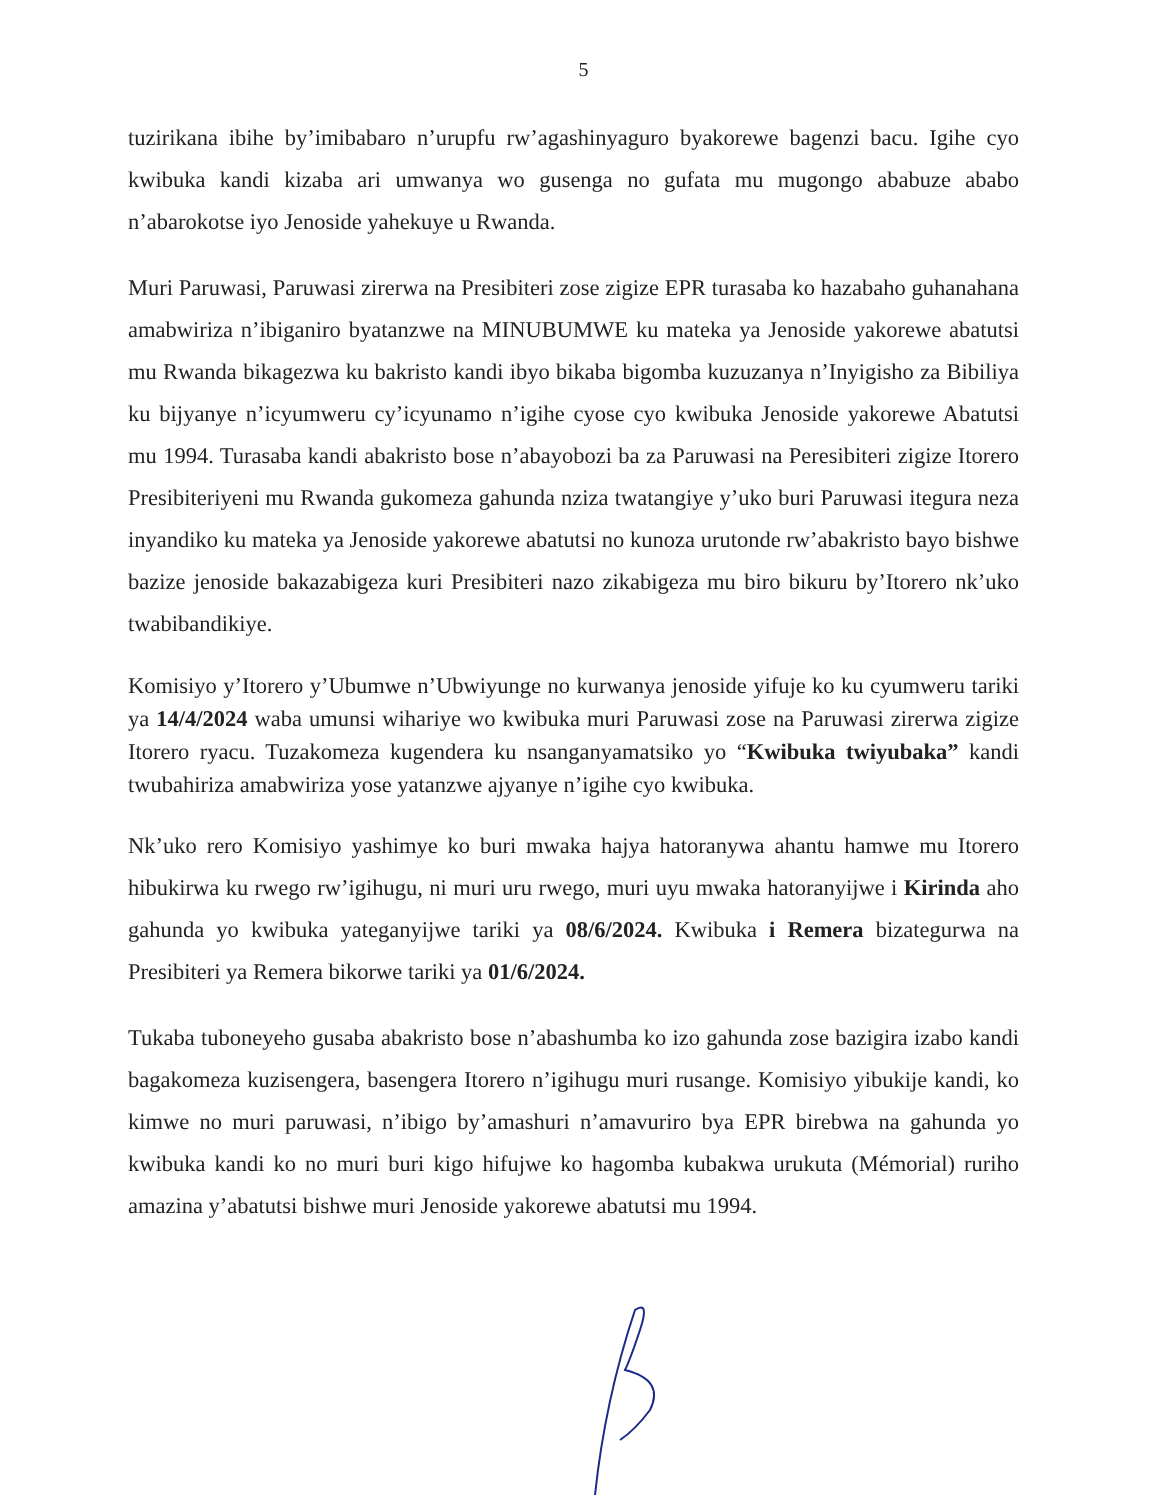5
tuzirikana ibihe by’imibabaro n’urupfu rw’agashinyaguro byakorewe bagenzi bacu. Igihe cyo kwibuka kandi kizaba ari umwanya wo gusenga no gufata mu mugongo ababuze ababo n’abarokotse iyo Jenoside yahekuye u Rwanda.
Muri Paruwasi, Paruwasi zirerwa na Presibiteri zose zigize EPR turasaba ko hazabaho guhanahana amabwiriza n’ibiganiro byatanzwe na MINUBUMWE ku mateka ya Jenoside yakorewe abatutsi mu Rwanda bikagezwa ku bakristo kandi ibyo bikaba bigomba kuzuzanya n’Inyigisho za Bibiliya ku bijyanye n’icyumweru cy’icyunamo n’igihe cyose cyo kwibuka Jenoside yakorewe Abatutsi mu 1994. Turasaba kandi abakristo bose n’abayobozi ba za Paruwasi na Peresibiteri zigize Itorero Presibiteriyeni mu Rwanda gukomeza gahunda nziza twatangiye y’uko buri Paruwasi itegura neza inyandiko ku mateka ya Jenoside yakorewe abatutsi no kunoza urutonde rw’abakristo bayo bishwe bazize jenoside bakazabigeza kuri Presibiteri nazo zikabigeza mu biro bikuru by’Itorero nk’uko twabibandikiye.
Komisiyo y’Itorero y’Ubumwe n’Ubwiyunge no kurwanya jenoside yifuje ko ku cyumweru tariki ya 14/4/2024 waba umunsi wihariye wo kwibuka muri Paruwasi zose na Paruwasi zirerwa zigize Itorero ryacu. Tuzakomeza kugendera ku nsanganyamatsiko yo “Kwibuka twiyubaka” kandi twubahiriza amabwiriza yose yatanzwe ajyanye n’igihe cyo kwibuka.
Nk’uko rero Komisiyo yashimye ko buri mwaka hajya hatoranywa ahantu hamwe mu Itorero hibukirwa ku rwego rw’igihugu, ni muri uru rwego, muri uyu mwaka hatoranyijwe i Kirinda aho gahunda yo kwibuka yateganyijwe tariki ya 08/6/2024. Kwibuka i Remera bizategurwa na Presibiteri ya Remera bikorwe tariki ya 01/6/2024.
Tukaba tuboneyeho gusaba abakristo bose n’abashumba ko izo gahunda zose bazigira izabo kandi bagakomeza kuzisengera, basengera Itorero n’igihugu muri rusange. Komisiyo yibukije kandi, ko kimwe no muri paruwasi, n’ibigo by’amashuri n’amavuriro bya EPR birebwa na gahunda yo kwibuka kandi ko no muri buri kigo hifujwe ko hagomba kubakwa urukuta (Mémorial) ruriho amazina y’abatutsi bishwe muri Jenoside yakorewe abatutsi mu 1994.